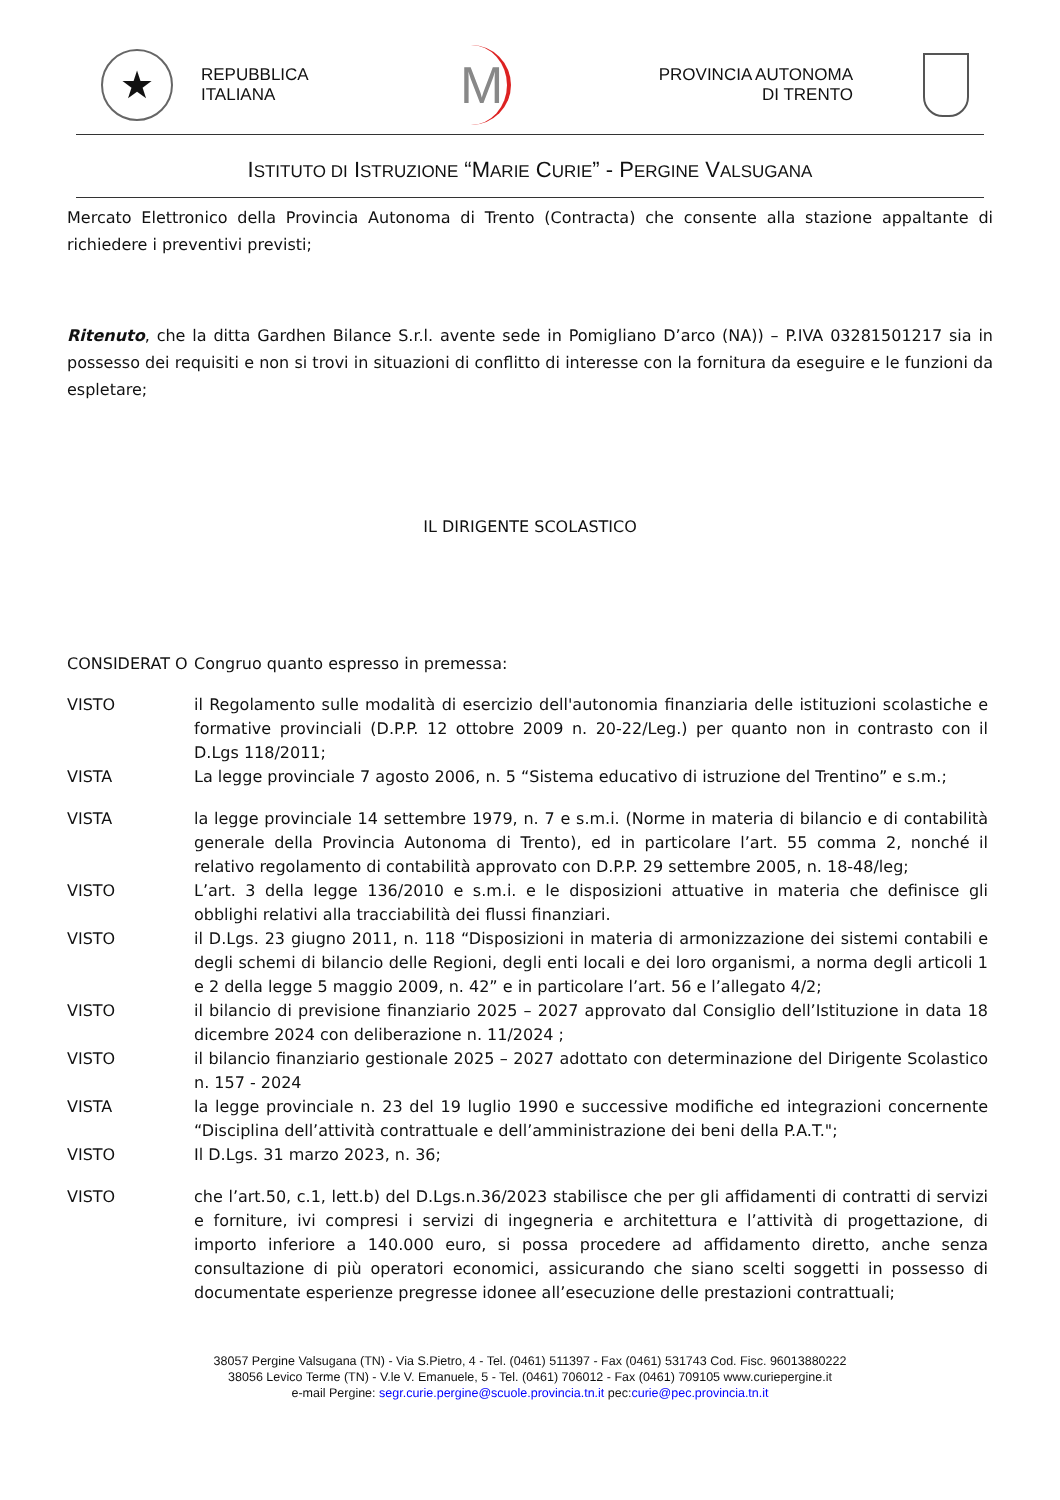★
REPUBBLICA
ITALIANA
M
PROVINCIA AUTONOMA
DI TRENTO
ISTITUTO DI ISTRUZIONE “MARIE CURIE” - PERGINE VALSUGANA
Mercato Elettronico della Provincia Autonoma di Trento (Contracta) che consente alla stazione appaltante di richiedere i preventivi previsti;
Ritenuto, che la ditta Gardhen Bilance S.r.l. avente sede in Pomigliano D’arco (NA)) – P.IVA 03281501217 sia in possesso dei requisiti e non si trovi in situazioni di conflitto di interesse con la fornitura da eseguire e le funzioni da espletare;
IL DIRIGENTE SCOLASTICO
CONSIDERAT O Congruo quanto espresso in premessa:
VISTO il Regolamento sulle modalità di esercizio dell'autonomia finanziaria delle istituzioni scolastiche e formative provinciali (D.P.P. 12 ottobre 2009 n. 20-22/Leg.) per quanto non in contrasto con il D.Lgs 118/2011;
VISTA La legge provinciale 7 agosto 2006, n. 5 “Sistema educativo di istruzione del Trentino” e s.m.;
VISTA la legge provinciale 14 settembre 1979, n. 7 e s.m.i. (Norme in materia di bilancio e di contabilità generale della Provincia Autonoma di Trento), ed in particolare l’art. 55 comma 2, nonché il relativo regolamento di contabilità approvato con D.P.P. 29 settembre 2005, n. 18-48/leg;
VISTO L’art. 3 della legge 136/2010 e s.m.i. e le disposizioni attuative in materia che definisce gli obblighi relativi alla tracciabilità dei flussi finanziari.
VISTO il D.Lgs. 23 giugno 2011, n. 118 “Disposizioni in materia di armonizzazione dei sistemi contabili e degli schemi di bilancio delle Regioni, degli enti locali e dei loro organismi, a norma degli articoli 1 e 2 della legge 5 maggio 2009, n. 42” e in particolare l’art. 56 e l’allegato 4/2;
VISTO il bilancio di previsione finanziario 2025 – 2027 approvato dal Consiglio dell’Istituzione in data 18 dicembre 2024 con deliberazione n. 11/2024 ;
VISTO il bilancio finanziario gestionale 2025 – 2027 adottato con determinazione del Dirigente Scolastico n. 157 - 2024
VISTA la legge provinciale n. 23 del 19 luglio 1990 e successive modifiche ed integrazioni concernente “Disciplina dell’attività contrattuale e dell’amministrazione dei beni della P.A.T.";
VISTO Il D.Lgs. 31 marzo 2023, n. 36;
VISTO che l’art.50, c.1, lett.b) del D.Lgs.n.36/2023 stabilisce che per gli affidamenti di contratti di servizi e forniture, ivi compresi i servizi di ingegneria e architettura e l’attività di progettazione, di importo inferiore a 140.000 euro, si possa procedere ad affidamento diretto, anche senza consultazione di più operatori economici, assicurando che siano scelti soggetti in possesso di documentate esperienze pregresse idonee all’esecuzione delle prestazioni contrattuali;
38057 Pergine Valsugana (TN) - Via S.Pietro, 4 - Tel. (0461) 511397 - Fax (0461) 531743 Cod. Fisc. 96013880222
38056 Levico Terme (TN) - V.le V. Emanuele, 5 - Tel. (0461) 706012 - Fax (0461) 709105 www.curiepergine.it
e-mail Pergine: segr.curie.pergine@scuole.provincia.tn.it pec:curie@pec.provincia.tn.it